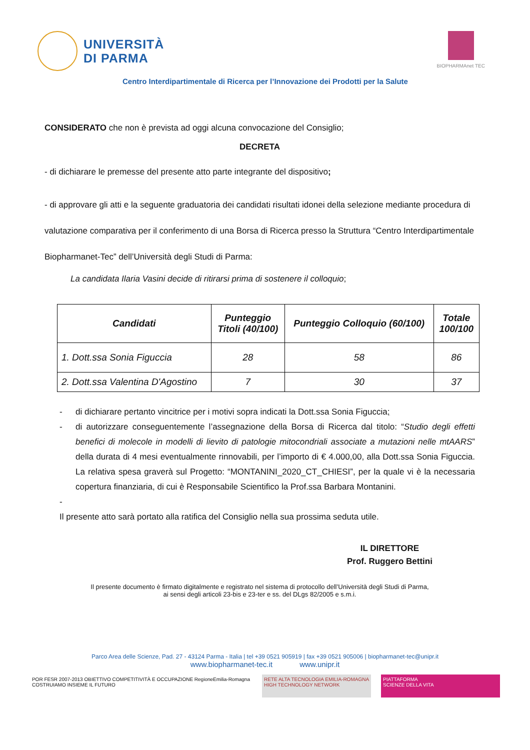UNIVERSITÀ
DI PARMA
Centro Interdipartimentale di Ricerca per l’Innovazione dei Prodotti per la Salute
BIOPHARMAnet TEC
CONSIDERATO che non è prevista ad oggi alcuna convocazione del Consiglio;
DECRETA
- di dichiarare le premesse del presente atto parte integrante del dispositivo;
- di approvare gli atti e la seguente graduatoria dei candidati risultati idonei della selezione mediante procedura di valutazione comparativa per il conferimento di una Borsa di Ricerca presso la Struttura “Centro Interdipartimentale Biopharmanet-Tec” dell’Università degli Studi di Parma:
La candidata Ilaria Vasini decide di ritirarsi prima di sostenere il colloquio;
| Candidati | Punteggio Titoli (40/100) | Punteggio Colloquio (60/100) | Totale 100/100 |
| --- | --- | --- | --- |
| 1. Dott.ssa Sonia Figuccia | 28 | 58 | 86 |
| 2. Dott.ssa Valentina D'Agostino | 7 | 30 | 37 |
- di dichiarare pertanto vincitrice per i motivi sopra indicati la Dott.ssa Sonia Figuccia;
- di autorizzare conseguentemente l’assegnazione della Borsa di Ricerca dal titolo: “Studio degli effetti benefici di molecole in modelli di lievito di patologie mitocondriali associate a mutazioni nelle mtAARS” della durata di 4 mesi eventualmente rinnovabili, per l’importo di € 4.000,00, alla Dott.ssa Sonia Figuccia. La relativa spesa graverà sul Progetto: “MONTANINI_2020_CT_CHIESI”, per la quale vi è la necessaria copertura finanziaria, di cui è Responsabile Scientifico la Prof.ssa Barbara Montanini.
-
Il presente atto sarà portato alla ratifica del Consiglio nella sua prossima seduta utile.
IL DIRETTORE
Prof. Ruggero Bettini
Il presente documento è firmato digitalmente e registrato nel sistema di protocollo dell’Università degli Studi di Parma,
ai sensi degli articoli 23-bis e 23-ter e ss. del DLgs 82/2005 e s.m.i.
Parco Area delle Scienze, Pad. 27 - 43124 Parma - Italia | tel +39 0521 905919 | fax +39 0521 905006 | biopharmanet-tec@unipr.it
www.biopharmanet-tec.it www.unipr.it
POR FESR 2007-2013 OBIETTIVO COMPETITIVITÀ E OCCUPAZIONE RegioneEmilia-Romagna
COSTRUIAMO INSIEME IL FUTURO
RETE ALTA TECNOLOGIA EMILIA-ROMAGNA
HIGH TECHNOLOGY NETWORK
PIATTAFORMA
SCIENZE DELLA VITA